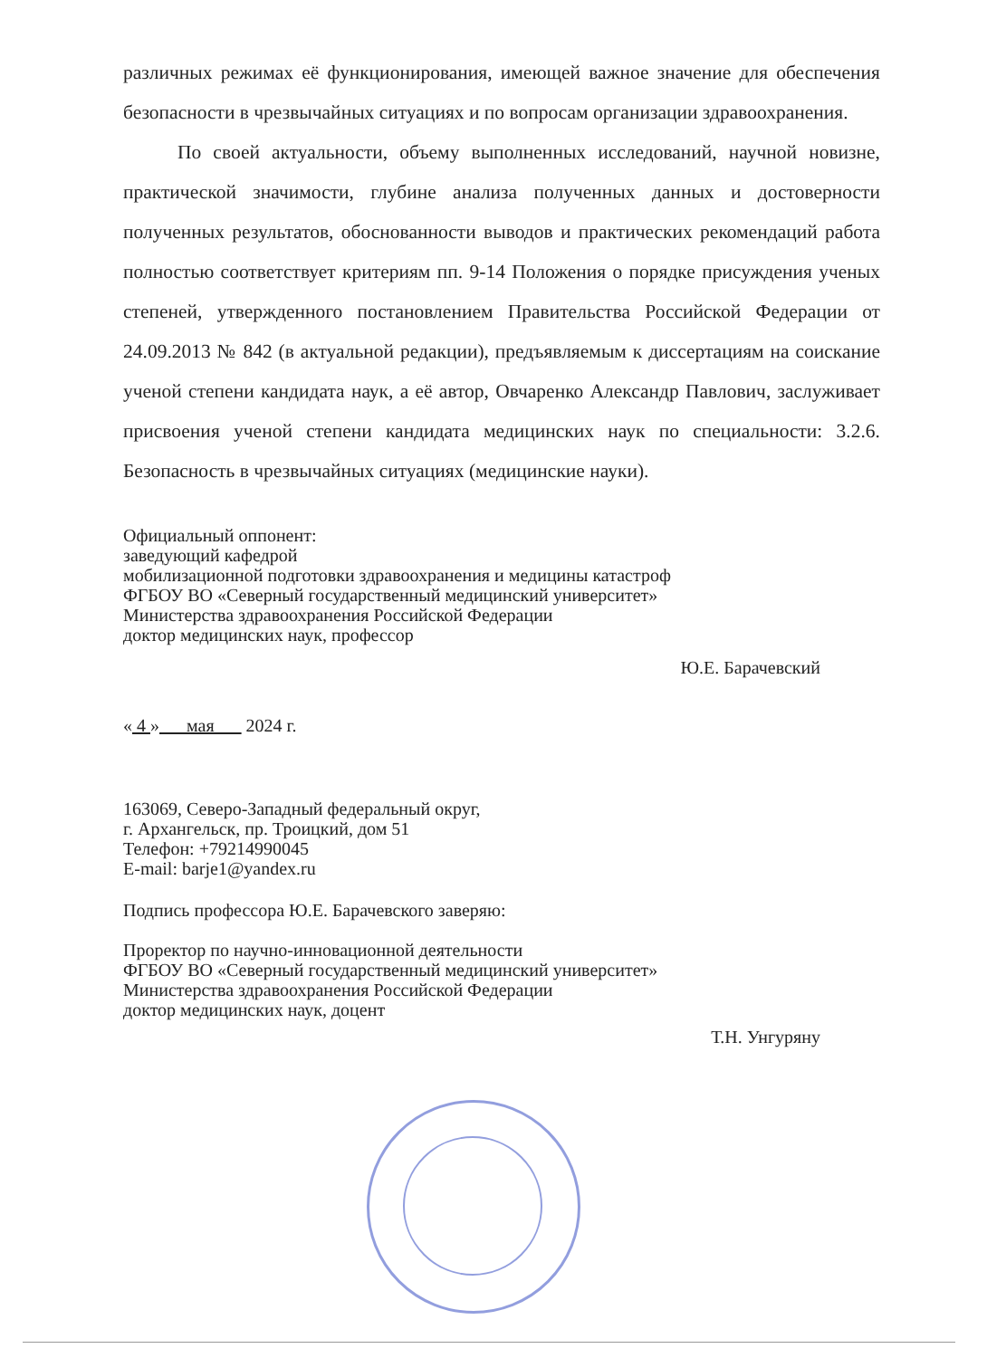различных режимах её функционирования, имеющей важное значение для обеспечения безопасности в чрезвычайных ситуациях и по вопросам организации здравоохранения.
По своей актуальности, объему выполненных исследований, научной новизне, практической значимости, глубине анализа полученных данных и достоверности полученных результатов, обоснованности выводов и практических рекомендаций работа полностью соответствует критериям пп. 9-14 Положения о порядке присуждения ученых степеней, утвержденного постановлением Правительства Российской Федерации от 24.09.2013 № 842 (в актуальной редакции), предъявляемым к диссертациям на соискание ученой степени кандидата наук, а её автор, Овчаренко Александр Павлович, заслуживает присвоения ученой степени кандидата медицинских наук по специальности: 3.2.6. Безопасность в чрезвычайных ситуациях (медицинские науки).
Официальный оппонент:
заведующий кафедрой
мобилизационной подготовки здравоохранения и медицины катастроф
ФГБОУ ВО «Северный государственный медицинский университет»
Министерства здравоохранения Российской Федерации
доктор медицинских наук, профессор
Ю.Е. Барачевский
« 4 » мая 2024 г.
163069, Северо-Западный федеральный округ,
г. Архангельск, пр. Троицкий, дом 51
Телефон: +79214990045
E-mail: barje1@yandex.ru
Подпись профессора Ю.Е. Барачевского заверяю:
Проректор по научно-инновационной деятельности
ФГБОУ ВО «Северный государственный медицинский университет»
Министерства здравоохранения Российской Федерации
доктор медицинских наук, доцент
Т.Н. Унгуряну